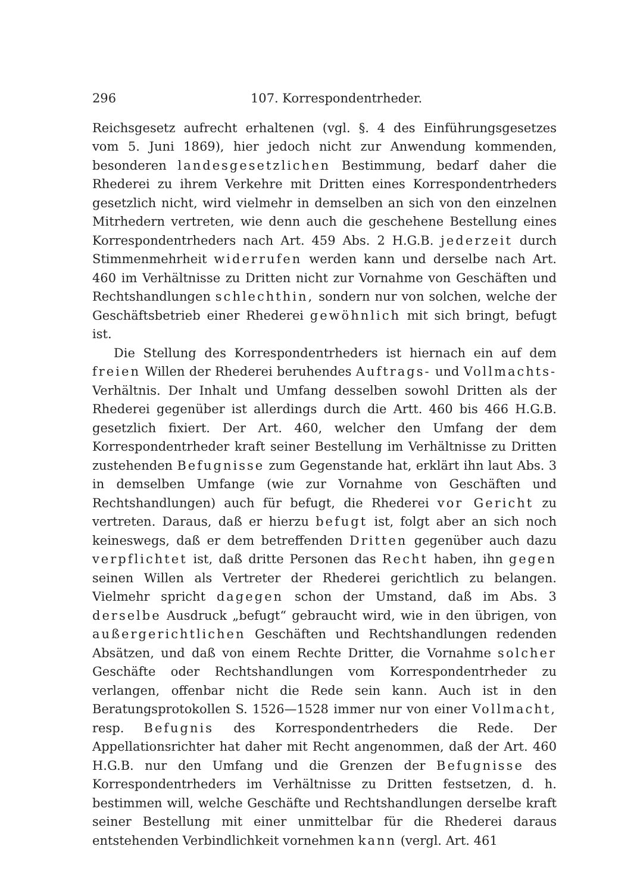296 107. Korrespondentrheder.
Reichsgesetz aufrecht erhaltenen (vgl. §. 4 des Einführungsgesetzes vom 5. Juni 1869), hier jedoch nicht zur Anwendung kommenden, besonderen landesgesetzlichen Bestimmung, bedarf daher die Rhederei zu ihrem Verkehre mit Dritten eines Korrespondentrheders gesetzlich nicht, wird vielmehr in demselben an sich von den einzelnen Mitrhedern vertreten, wie denn auch die geschehene Bestellung eines Korrespondentrheders nach Art. 459 Abs. 2 H.G.B. jederzeit durch Stimmenmehrheit widerrufen werden kann und derselbe nach Art. 460 im Verhältnisse zu Dritten nicht zur Vornahme von Geschäften und Rechtshandlungen schlechthin, sondern nur von solchen, welche der Geschäftsbetrieb einer Rhederei gewöhnlich mit sich bringt, befugt ist.
Die Stellung des Korrespondentrheders ist hiernach ein auf dem freien Willen der Rhederei beruhendes Auftrags- und Vollmachts-Verhältnis. Der Inhalt und Umfang desselben sowohl Dritten als der Rhederei gegenüber ist allerdings durch die Artt. 460 bis 466 H.G.B. gesetzlich fixiert. Der Art. 460, welcher den Umfang der dem Korrespondentrheder kraft seiner Bestellung im Verhältnisse zu Dritten zustehenden Befugnisse zum Gegenstande hat, erklärt ihn laut Abs. 3 in demselben Umfange (wie zur Vornahme von Geschäften und Rechtshandlungen) auch für befugt, die Rhederei vor Gericht zu vertreten. Daraus, daß er hierzu befugt ist, folgt aber an sich noch keineswegs, daß er dem betreffenden Dritten gegenüber auch dazu verpflichtet ist, daß dritte Personen das Recht haben, ihn gegen seinen Willen als Vertreter der Rhederei gerichtlich zu belangen. Vielmehr spricht dagegen schon der Umstand, daß im Abs. 3 derselbe Ausdruck „befugt“ gebraucht wird, wie in den übrigen, von außergerichtlichen Geschäften und Rechtshandlungen redenden Absätzen, und daß von einem Rechte Dritter, die Vornahme solcher Geschäfte oder Rechtshandlungen vom Korrespondentrheder zu verlangen, offenbar nicht die Rede sein kann. Auch ist in den Beratungsprotokollen S. 1526—1528 immer nur von einer Vollmacht, resp. Befugnis des Korrespondentrheders die Rede. Der Appellationsrichter hat daher mit Recht angenommen, daß der Art. 460 H.G.B. nur den Umfang und die Grenzen der Befugnisse des Korrespondentrheders im Verhältnisse zu Dritten festsetzen, d. h. bestimmen will, welche Geschäfte und Rechtshandlungen derselbe kraft seiner Bestellung mit einer unmittelbar für die Rhederei daraus entstehenden Verbindlichkeit vornehmen kann (vergl. Art. 461